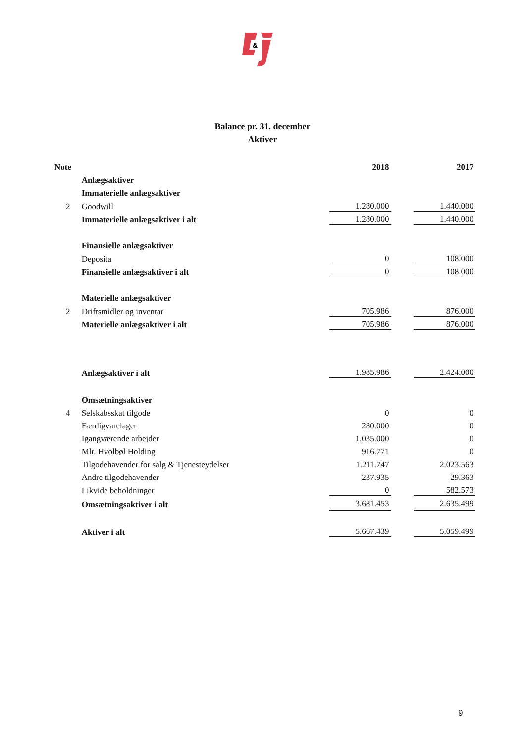&
Balance pr. 31. december
Aktiver
| Note | | 2018 | | 2017 |
| | Anlægsaktiver | | | |
| | Immaterielle anlægsaktiver | | | |
| 2 | Goodwill | 1.280.000 | | 1.440.000 |
| | Immaterielle anlægsaktiver i alt | 1.280.000 | | 1.440.000 |
| | Finansielle anlægsaktiver | | | |
| | Deposita | 0 | | 108.000 |
| | Finansielle anlægsaktiver i alt | 0 | | 108.000 |
| | Materielle anlægsaktiver | | | |
| 2 | Driftsmidler og inventar | 705.986 | | 876.000 |
| | Materielle anlægsaktiver i alt | 705.986 | | 876.000 |
| | Anlægsaktiver i alt | 1.985.986 | | 2.424.000 |
| | Omsætningsaktiver | | | |
| 4 | Selskabsskat tilgode | 0 | | 0 |
| | Færdigvarelager | 280.000 | | 0 |
| | Igangværende arbejder | 1.035.000 | | 0 |
| | Mlr. Hvolbøl Holding | 916.771 | | 0 |
| | Tilgodehavender for salg & Tjenesteydelser | 1.211.747 | | 2.023.563 |
| | Andre tilgodehavender | 237.935 | | 29.363 |
| | Likvide beholdninger | 0 | | 582.573 |
| | Omsætningsaktiver i alt | 3.681.453 | | 2.635.499 |
| | Aktiver i alt | 5.667.439 | | 5.059.499 |
9